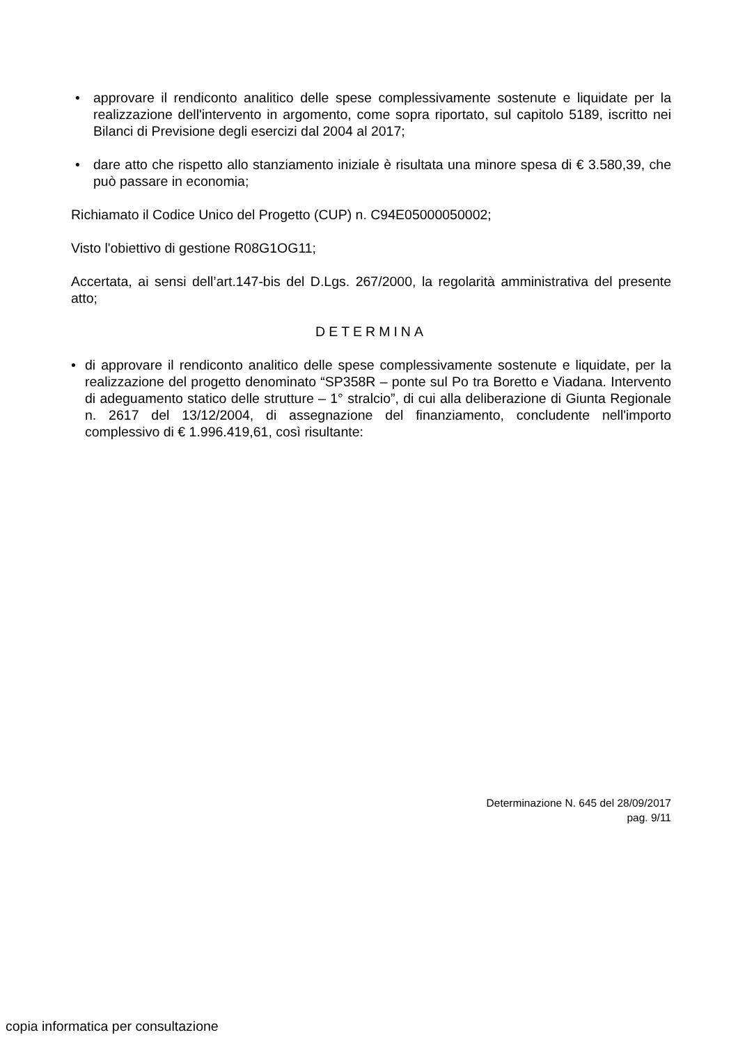• approvare il rendiconto analitico delle spese complessivamente sostenute e liquidate per la realizzazione dell'intervento in argomento, come sopra riportato, sul capitolo 5189, iscritto nei Bilanci di Previsione degli esercizi dal 2004 al 2017;
• dare atto che rispetto allo stanziamento iniziale è risultata una minore spesa di € 3.580,39, che può passare in economia;
Richiamato il Codice Unico del Progetto (CUP) n. C94E05000050002;
Visto l'obiettivo di gestione R08G1OG11;
Accertata, ai sensi dell’art.147-bis del D.Lgs. 267/2000, la regolarità amministrativa del presente atto;
DETERMINA
• di approvare il rendiconto analitico delle spese complessivamente sostenute e liquidate, per la realizzazione del progetto denominato “SP358R – ponte sul Po tra Boretto e Viadana. Intervento di adeguamento statico delle strutture – 1° stralcio”, di cui alla deliberazione di Giunta Regionale n. 2617 del 13/12/2004, di assegnazione del finanziamento, concludente nell'importo complessivo di € 1.996.419,61, così risultante:
Determinazione N. 645 del 28/09/2017
pag. 9/11
copia informatica per consultazione